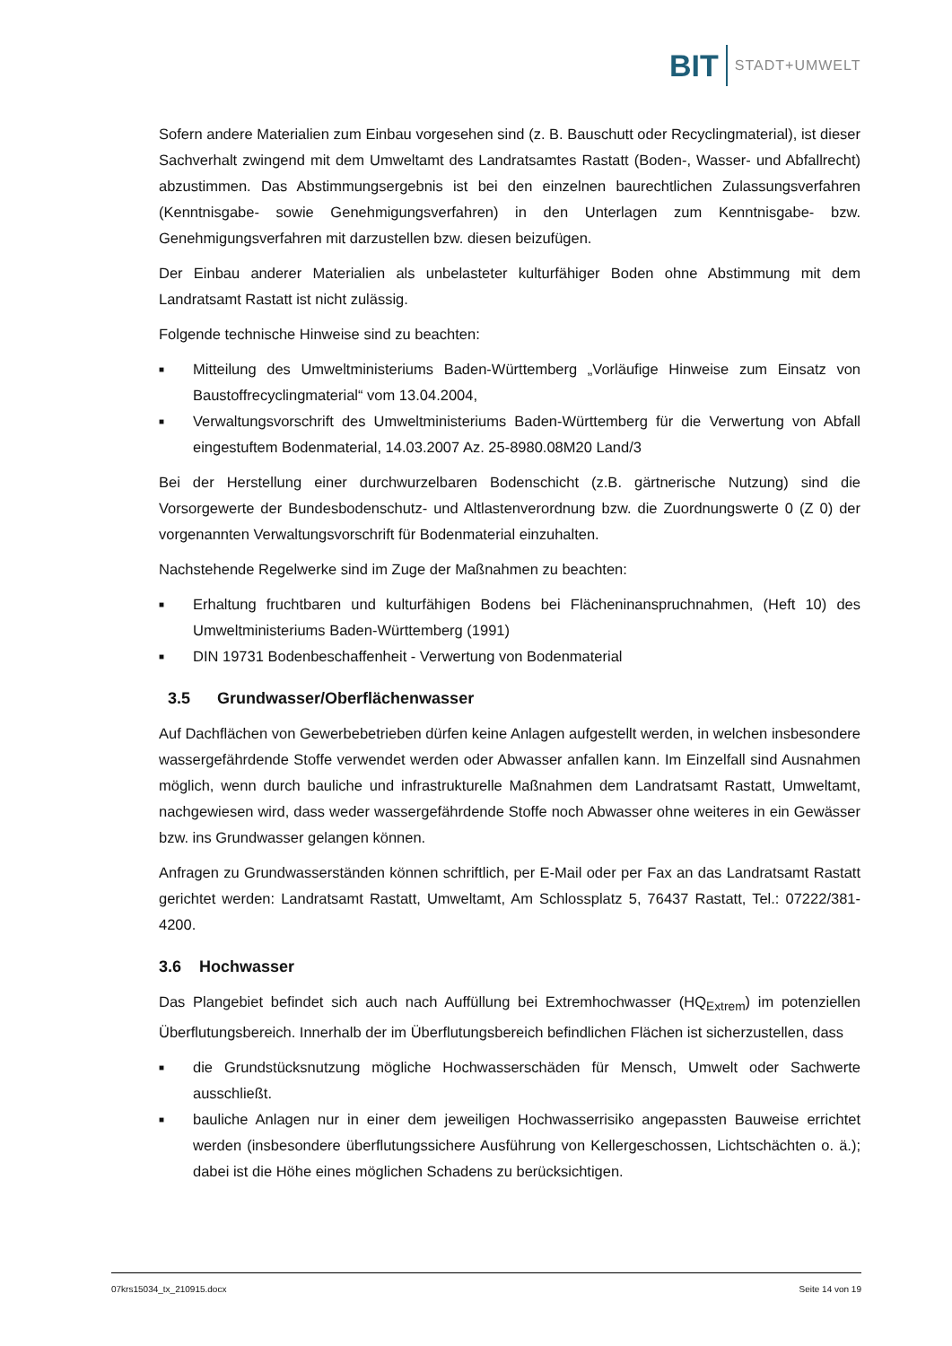BIT STADT+UMWELT
Sofern andere Materialien zum Einbau vorgesehen sind (z. B. Bauschutt oder Recyclingmaterial), ist dieser Sachverhalt zwingend mit dem Umweltamt des Landratsamtes Rastatt (Boden-, Wasser- und Abfallrecht) abzustimmen. Das Abstimmungsergebnis ist bei den einzelnen baurechtlichen Zulassungsverfahren (Kenntnisgabe- sowie Genehmigungsverfahren) in den Unterlagen zum Kenntnisgabe- bzw. Genehmigungsverfahren mit darzustellen bzw. diesen beizufügen.
Der Einbau anderer Materialien als unbelasteter kulturfähiger Boden ohne Abstimmung mit dem Landratsamt Rastatt ist nicht zulässig.
Folgende technische Hinweise sind zu beachten:
■ Mitteilung des Umweltministeriums Baden-Württemberg „Vorläufige Hinweise zum Einsatz von Baustoffrecyclingmaterial“ vom 13.04.2004,
■ Verwaltungsvorschrift des Umweltministeriums Baden-Württemberg für die Verwertung von Abfall eingestuftem Bodenmaterial, 14.03.2007 Az. 25-8980.08M20 Land/3
Bei der Herstellung einer durchwurzelbaren Bodenschicht (z.B. gärtnerische Nutzung) sind die Vorsorgewerte der Bundesbodenschutz- und Altlastenverordnung bzw. die Zuordnungswerte 0 (Z 0) der vorgenannten Verwaltungsvorschrift für Bodenmaterial einzuhalten.
Nachstehende Regelwerke sind im Zuge der Maßnahmen zu beachten:
■ Erhaltung fruchtbaren und kulturfähigen Bodens bei Flächeninanspruchnahmen, (Heft 10) des Umweltministeriums Baden-Württemberg (1991)
■ DIN 19731 Bodenbeschaffenheit - Verwertung von Bodenmaterial
3.5 Grundwasser/Oberflächenwasser
Auf Dachflächen von Gewerbebetrieben dürfen keine Anlagen aufgestellt werden, in welchen insbesondere wassergefährdende Stoffe verwendet werden oder Abwasser anfallen kann. Im Einzelfall sind Ausnahmen möglich, wenn durch bauliche und infrastrukturelle Maßnahmen dem Landratsamt Rastatt, Umweltamt, nachgewiesen wird, dass weder wassergefährdende Stoffe noch Abwasser ohne weiteres in ein Gewässer bzw. ins Grundwasser gelangen können.
Anfragen zu Grundwasserständen können schriftlich, per E-Mail oder per Fax an das Landratsamt Rastatt gerichtet werden: Landratsamt Rastatt, Umweltamt, Am Schlossplatz 5, 76437 Rastatt, Tel.: 07222/381-4200.
3.6 Hochwasser
Das Plangebiet befindet sich auch nach Auffüllung bei Extremhochwasser (HQ<sub>Extrem</sub>) im potenziellen Überflutungsbereich. Innerhalb der im Überflutungsbereich befindlichen Flächen ist sicherzustellen, dass
■ die Grundstücksnutzung mögliche Hochwasserschäden für Mensch, Umwelt oder Sachwerte ausschließt.
■ bauliche Anlagen nur in einer dem jeweiligen Hochwasserrisiko angepassten Bauweise errichtet werden (insbesondere überflutungssichere Ausführung von Kellergeschossen, Lichtschächten o. ä.); dabei ist die Höhe eines möglichen Schadens zu berücksichtigen.
07krs15034_tx_210915.docx Seite 14 von 19